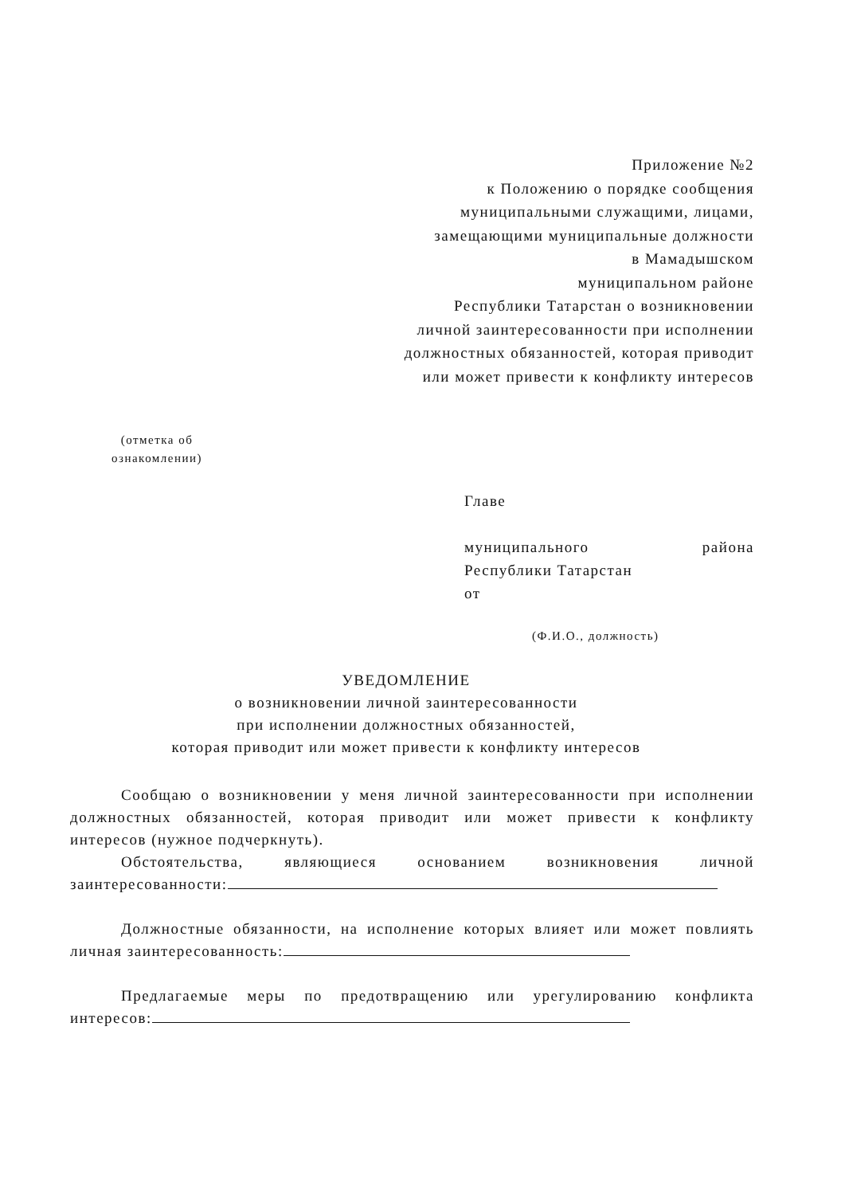Приложение №2
к Положению о порядке сообщения
муниципальными служащими, лицами,
замещающими муниципальные должности
в Мамадышском
муниципальном районе
Республики Татарстан о возникновении
личной заинтересованности при исполнении
должностных обязанностей, которая приводит
или может привести к конфликту интересов
(отметка об
ознакомлении)
Главе
муниципального района
Республики Татарстан
от
(Ф.И.О., должность)
УВЕДОМЛЕНИЕ
о возникновении личной заинтересованности
при исполнении должностных обязанностей,
которая приводит или может привести к конфликту интересов
Сообщаю о возникновении у меня личной заинтересованности при исполнении должностных обязанностей, которая приводит или может привести к конфликту интересов (нужное подчеркнуть).
Обстоятельства, являющиеся основанием возникновения личной заинтересованности:
Должностные обязанности, на исполнение которых влияет или может повлиять личная заинтересованность:
Предлагаемые меры по предотвращению или урегулированию конфликта интересов: